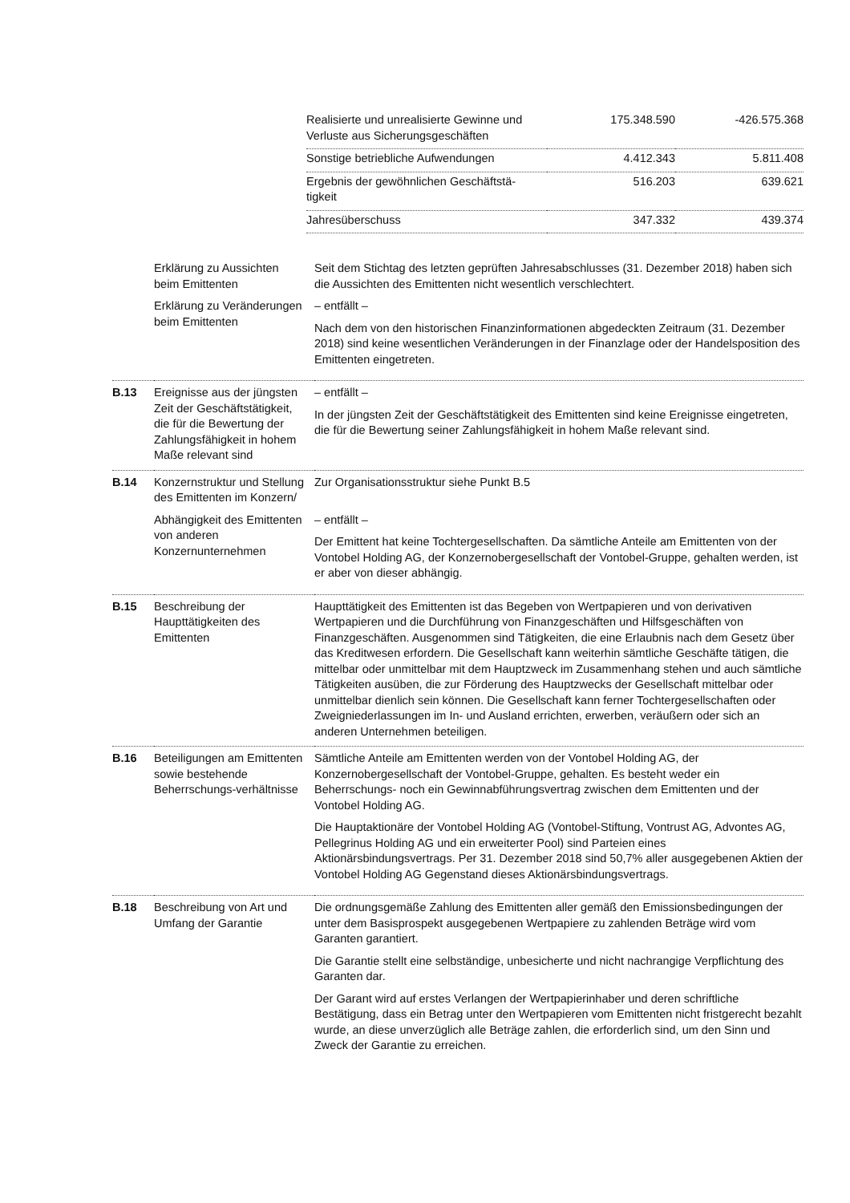| Realisierte und unrealisierte Gewinne und Verluste aus Sicherungsgeschäften | 175.348.590 | -426.575.368 |
| Sonstige betriebliche Aufwendungen | 4.412.343 | 5.811.408 |
| Ergebnis der gewöhnlichen Geschäftstä- tigkeit | 516.203 | 639.621 |
| Jahresüberschuss | 347.332 | 439.374 |
| | Erklärung zu Aussichten beim Emittenten | Seit dem Stichtag des letzten geprüften Jahresabschlusses (31. Dezember 2018) haben sich die Aussichten des Emittenten nicht wesentlich verschlechtert. |
| | Erklärung zu Veränderungen beim Emittenten | – entfällt – Nach dem von den historischen Finanzinformationen abgedeckten Zeitraum (31. Dezember 2018) sind keine wesentlichen Veränderungen in der Finanzlage oder der Handelsposition des Emittenten eingetreten. |
| B.13 | Ereignisse aus der jüngsten Zeit der Geschäftstätigkeit, die für die Bewertung der Zahlungsfähigkeit in hohem Maße relevant sind | – entfällt – In der jüngsten Zeit der Geschäftstätigkeit des Emittenten sind keine Ereignisse eingetreten, die für die Bewertung seiner Zahlungsfähigkeit in hohem Maße relevant sind. |
| B.14 | Konzernstruktur und Stellung des Emittenten im Konzern/ | Zur Organisationsstruktur siehe Punkt B.5 |
| | Abhängigkeit des Emittenten von anderen Konzernunternehmen | – entfällt – Der Emittent hat keine Tochtergesellschaften. Da sämtliche Anteile am Emittenten von der Vontobel Holding AG, der Konzernobergesellschaft der Vontobel-Gruppe, gehalten werden, ist er aber von dieser abhängig. |
| B.15 | Beschreibung der Haupttätigkeiten des Emittenten | Haupttätigkeit des Emittenten ist das Begeben von Wertpapieren und von derivativen Wertpapieren und die Durchführung von Finanzgeschäften und Hilfsgeschäften von Finanzgeschäften. Ausgenommen sind Tätigkeiten, die eine Erlaubnis nach dem Gesetz über das Kreditwesen erfordern. Die Gesellschaft kann weiterhin sämtliche Geschäfte tätigen, die mittelbar oder unmittelbar mit dem Hauptzweck im Zusammenhang stehen und auch sämtliche Tätigkeiten ausüben, die zur Förderung des Hauptzwecks der Gesellschaft mittelbar oder unmittelbar dienlich sein können. Die Gesellschaft kann ferner Tochtergesellschaften oder Zweigniederlassungen im In- und Ausland errichten, erwerben, veräußern oder sich an anderen Unternehmen beteiligen. |
| B.16 | Beteiligungen am Emittenten sowie bestehende Beherrschungs-verhältnisse | Sämtliche Anteile am Emittenten werden von der Vontobel Holding AG, der Konzernobergesellschaft der Vontobel-Gruppe, gehalten. Es besteht weder ein Beherrschungs- noch ein Gewinnabführungsvertrag zwischen dem Emittenten und der Vontobel Holding AG. Die Hauptaktionäre der Vontobel Holding AG (Vontobel-Stiftung, Vontrust AG, Advontes AG, Pellegrinus Holding AG und ein erweiterter Pool) sind Parteien eines Aktionärsbindungsvertrags. Per 31. Dezember 2018 sind 50,7% aller ausgegebenen Aktien der Vontobel Holding AG Gegenstand dieses Aktionärsbindungsvertrags. |
| B.18 | Beschreibung von Art und Umfang der Garantie | Die ordnungsgemäße Zahlung des Emittenten aller gemäß den Emissionsbedingungen der unter dem Basisprospekt ausgegebenen Wertpapiere zu zahlenden Beträge wird vom Garanten garantiert. Die Garantie stellt eine selbständige, unbesicherte und nicht nachrangige Verpflichtung des Garanten dar. Der Garant wird auf erstes Verlangen der Wertpapierinhaber und deren schriftliche Bestätigung, dass ein Betrag unter den Wertpapieren vom Emittenten nicht fristgerecht bezahlt wurde, an diese unverzüglich alle Beträge zahlen, die erforderlich sind, um den Sinn und Zweck der Garantie zu erreichen. |